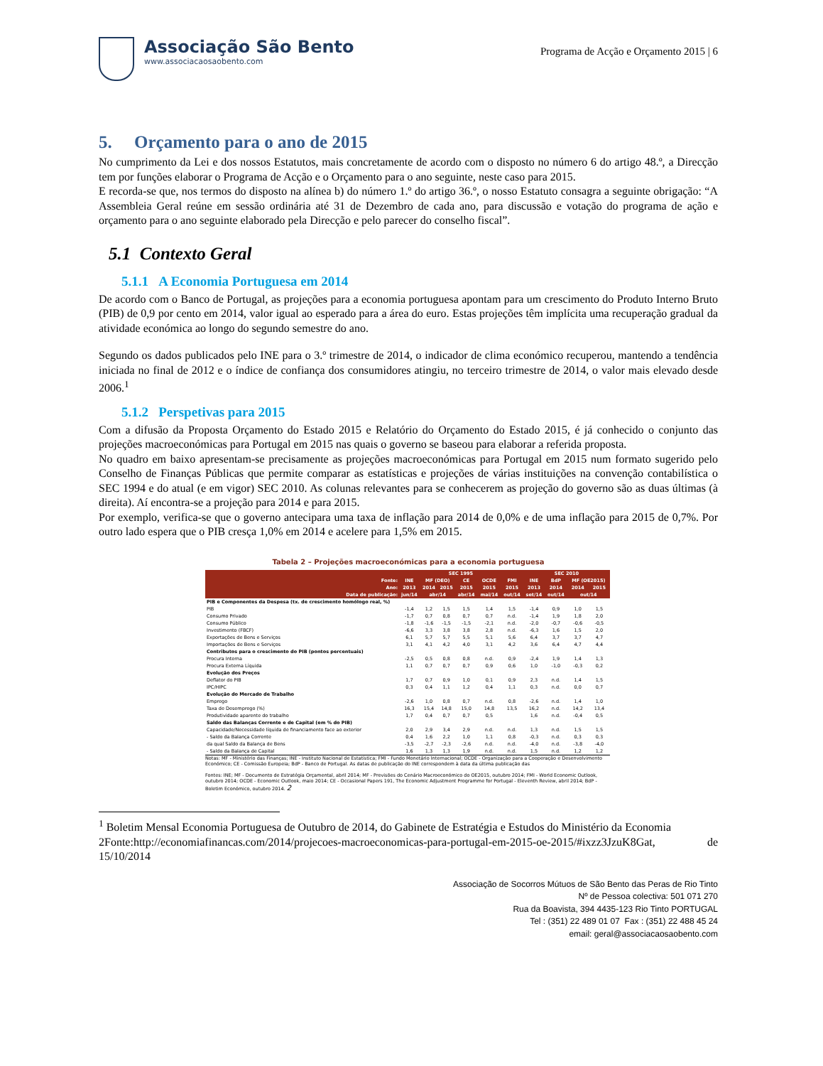Associação São Bento
www.associacaosaobento.com
Programa de Acção e Orçamento 2015 | 6
5. Orçamento para o ano de 2015
No cumprimento da Lei e dos nossos Estatutos, mais concretamente de acordo com o disposto no número 6 do artigo 48.º, a Direcção tem por funções elaborar o Programa de Acção e o Orçamento para o ano seguinte, neste caso para 2015.
E recorda-se que, nos termos do disposto na alínea b) do número 1.º do artigo 36.º, o nosso Estatuto consagra a seguinte obrigação: “A Assembleia Geral reúne em sessão ordinária até 31 de Dezembro de cada ano, para discussão e votação do programa de ação e orçamento para o ano seguinte elaborado pela Direcção e pelo parecer do conselho fiscal”.
5.1 Contexto Geral
5.1.1 A Economia Portuguesa em 2014
De acordo com o Banco de Portugal, as projeções para a economia portuguesa apontam para um crescimento do Produto Interno Bruto (PIB) de 0,9 por cento em 2014, valor igual ao esperado para a área do euro. Estas projeções têm implícita uma recuperação gradual da atividade económica ao longo do segundo semestre do ano.
Segundo os dados publicados pelo INE para o 3.º trimestre de 2014, o indicador de clima económico recuperou, mantendo a tendência iniciada no final de 2012 e o índice de confiança dos consumidores atingiu, no terceiro trimestre de 2014, o valor mais elevado desde 2006.<sup>1</sup>
5.1.2 Perspetivas para 2015
Com a difusão da Proposta Orçamento do Estado 2015 e Relatório do Orçamento do Estado 2015, é já conhecido o conjunto das projeções macroeconómicas para Portugal em 2015 nas quais o governo se baseou para elaborar a referida proposta.
No quadro em baixo apresentam-se precisamente as projeções macroeconómicas para Portugal em 2015 num formato sugerido pelo Conselho de Finanças Públicas que permite comparar as estatísticas e projeções de várias instituições na convenção contabilística o SEC 1994 e do atual (e em vigor) SEC 2010. As colunas relevantes para se conhecerem as projeção do governo são as duas últimas (à direita). Aí encontra-se a projeção para 2014 e para 2015.
Por exemplo, verifica-se que o governo antecipara uma taxa de inflação para 2014 de 0,0% e de uma inflação para 2015 de 0,7%. Por outro lado espera que o PIB cresça 1,0% em 2014 e acelere para 1,5% em 2015.
Tabela 2 – Projeções macroeconómicas para a economia portuguesa
| | SEC 1995 | | | | | | SEC 2010 | | | |
| --- | --- | --- | --- | --- | --- | --- | --- | --- | --- | --- |
| Fonte: | INE | MF (DEO) | | CE | OCDE | FMI | INE | BdP | MF (OE2015) | |
| Ano: | 2013 | 2014 | 2015 | 2015 | 2015 | 2015 | 2013 | 2014 | 2014 | 2015 |
| Data de publicação: | jun/14 | abr/14 | | abr/14 | mai/14 | out/14 | set/14 | out/14 | out/14 | |
| PIB e Componentes da Despesa (tx. de crescimento homólogo real, %) | | | | | | | | | | |
| PIB | -1,4 | 1,2 | 1,5 | 1,5 | 1,4 | 1,5 | -1,4 | 0,9 | 1,0 | 1,5 |
| Consumo Privado | -1,7 | 0,7 | 0,8 | 0,7 | 0,7 | n.d. | -1,4 | 1,9 | 1,8 | 2,0 |
| Consumo Público | -1,8 | -1,6 | -1,5 | -1,5 | -2,1 | n.d. | -2,0 | -0,7 | -0,6 | -0,5 |
| Investimento (FBCF) | -6,6 | 3,3 | 3,8 | 3,8 | 2,8 | n.d. | -6,3 | 1,6 | 1,5 | 2,0 |
| Exportações de Bens e Serviços | 6,1 | 5,7 | 5,7 | 5,5 | 5,1 | 5,6 | 6,4 | 3,7 | 3,7 | 4,7 |
| Importações de Bens e Serviços | 3,1 | 4,1 | 4,2 | 4,0 | 3,1 | 4,2 | 3,6 | 6,4 | 4,7 | 4,4 |
| Contributos para o crescimento do PIB (pontos percentuais) | | | | | | | | | | |
| Procura Interna | -2,5 | 0,5 | 0,8 | 0,8 | n.d. | 0,9 | -2,4 | 1,9 | 1,4 | 1,3 |
| Procura Externa Líquida | 1,1 | 0,7 | 0,7 | 0,7 | 0,9 | 0,6 | 1,0 | -1,0 | -0,3 | 0,2 |
| Evolução dos Preços | | | | | | | | | | |
| Deflator do PIB | 1,7 | 0,7 | 0,9 | 1,0 | 0,1 | 0,9 | 2,3 | n.d. | 1,4 | 1,5 |
| IPC/HIPC | 0,3 | 0,4 | 1,1 | 1,2 | 0,4 | 1,1 | 0,3 | n.d. | 0,0 | 0,7 |
| Evolução do Mercado de Trabalho | | | | | | | | | | |
| Emprego | -2,6 | 1,0 | 0,8 | 0,7 | n.d. | 0,8 | -2,6 | n.d. | 1,4 | 1,0 |
| Taxa de Desemprego (%) | 16,3 | 15,4 | 14,8 | 15,0 | 14,8 | 13,5 | 16,2 | n.d. | 14,2 | 13,4 |
| Produtividade aparente do trabalho | 1,7 | 0,4 | 0,7 | 0,7 | 0,5 | | 1,6 | n.d. | -0,4 | 0,5 |
| Saldo das Balanças Corrente e de Capital (em % do PIB) | | | | | | | | | | |
| Capacidade/Necessidade líquida de financiamento face ao exterior | 2,0 | 2,9 | 3,4 | 2,9 | n.d. | n.d. | 1,3 | n.d. | 1,5 | 1,5 |
| - Saldo da Balança Corrente | 0,4 | 1,6 | 2,2 | 1,0 | 1,1 | 0,8 | -0,3 | n.d. | 0,3 | 0,3 |
| da qual Saldo da Balança de Bens | -3,5 | -2,7 | -2,3 | -2,6 | n.d. | n.d. | -4,0 | n.d. | -3,8 | -4,0 |
| - Saldo da Balança de Capital | 1,6 | 1,3 | 1,3 | 1,9 | n.d. | n.d. | 1,5 | n.d. | 1,2 | 1,2 |
Notas: MF - Ministério das Finanças; INE - Instituto Nacional de Estatística; FMI - Fundo Monetário Internacional; OCDE - Organização para a Cooperação e Desenvolvimento Económico; CE - Comissão Europeia; BdP - Banco de Portugal. As datas de publicação do INE correspondem à data da última publicação das
Fontes: INE; MF - Documento de Estratégia Orçamental, abril 2014; MF - Previsões do Cenário Macroeconómico do OE2015, outubro 2014; FMI - World Economic Outlook, outubro 2014; OCDE - Economic Outlook, maio 2014; CE - Occasional Papers 191, The Economic Adjustment Programme for Portugal - Eleventh Review, abril 2014; BdP - Boletim Económico, outubro 2014. 2
<sup>1</sup> Boletim Mensal Economia Portuguesa de Outubro de 2014, do Gabinete de Estratégia e Estudos do Ministério da Economia
2Fonte:http://economiafinancas.com/2014/projecoes-macroeconomicas-para-portugal-em-2015-oe-2015/#ixzz3JzuK8Gat, de 15/10/2014
Associação de Socorros Mútuos de São Bento das Peras de Rio Tinto
Nº de Pessoa colectiva: 501 071 270
Rua da Boavista, 394 4435-123 Rio Tinto PORTUGAL
Tel : (351) 22 489 01 07 Fax : (351) 22 488 45 24
email: geral@associacaosaobento.com